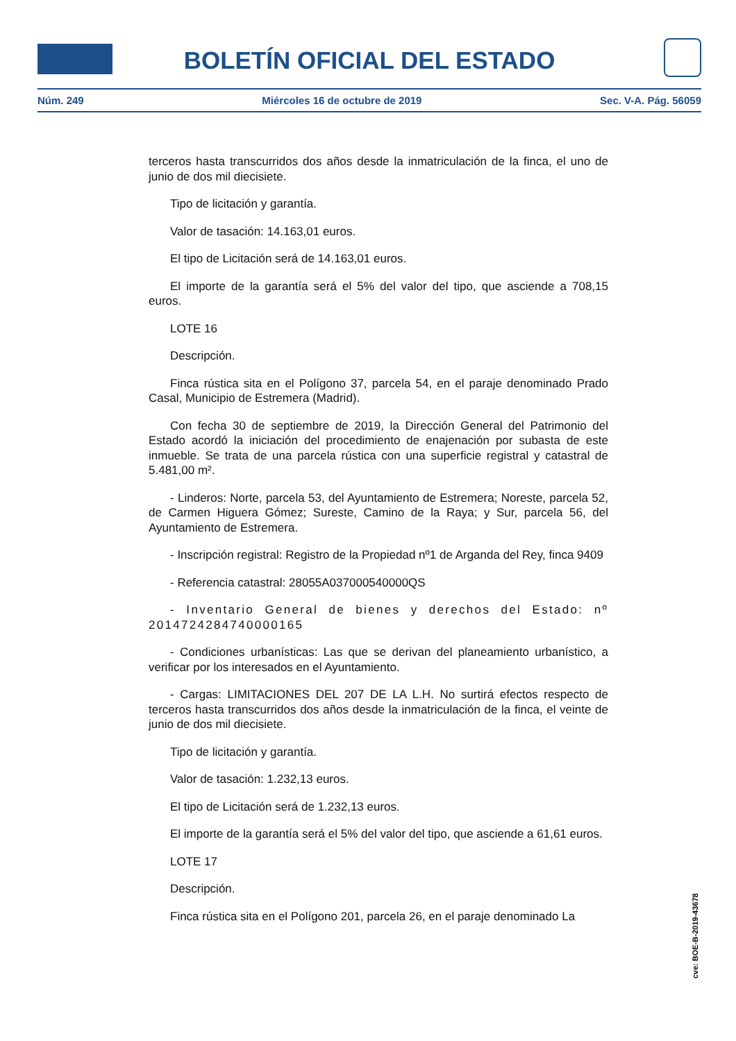BOLETÍN OFICIAL DEL ESTADO
Núm. 249 Miércoles 16 de octubre de 2019 Sec. V-A. Pág. 56059
terceros hasta transcurridos dos años desde la inmatriculación de la finca, el uno de junio de dos mil diecisiete.
Tipo de licitación y garantía.
Valor de tasación: 14.163,01 euros.
El tipo de Licitación será de 14.163,01 euros.
El importe de la garantía será el 5% del valor del tipo, que asciende a 708,15 euros.
LOTE 16
Descripción.
Finca rústica sita en el Polígono 37, parcela 54, en el paraje denominado Prado Casal, Municipio de Estremera (Madrid).
Con fecha 30 de septiembre de 2019, la Dirección General del Patrimonio del Estado acordó la iniciación del procedimiento de enajenación por subasta de este inmueble. Se trata de una parcela rústica con una superficie registral y catastral de 5.481,00 m².
- Linderos: Norte, parcela 53, del Ayuntamiento de Estremera; Noreste, parcela 52, de Carmen Higuera Gómez; Sureste, Camino de la Raya; y Sur, parcela 56, del Ayuntamiento de Estremera.
- Inscripción registral: Registro de la Propiedad nº1 de Arganda del Rey, finca 9409
- Referencia catastral: 28055A037000540000QS
- Inventario General de bienes y derechos del Estado: nº 2014724284740000165
- Condiciones urbanísticas: Las que se derivan del planeamiento urbanístico, a verificar por los interesados en el Ayuntamiento.
- Cargas: LIMITACIONES DEL 207 DE LA L.H. No surtirá efectos respecto de terceros hasta transcurridos dos años desde la inmatriculación de la finca, el veinte de junio de dos mil diecisiete.
Tipo de licitación y garantía.
Valor de tasación: 1.232,13 euros.
El tipo de Licitación será de 1.232,13 euros.
El importe de la garantía será el 5% del valor del tipo, que asciende a 61,61 euros.
LOTE 17
Descripción.
Finca rústica sita en el Polígono 201, parcela 26, en el paraje denominado La
cve: BOE-B-2019-43678